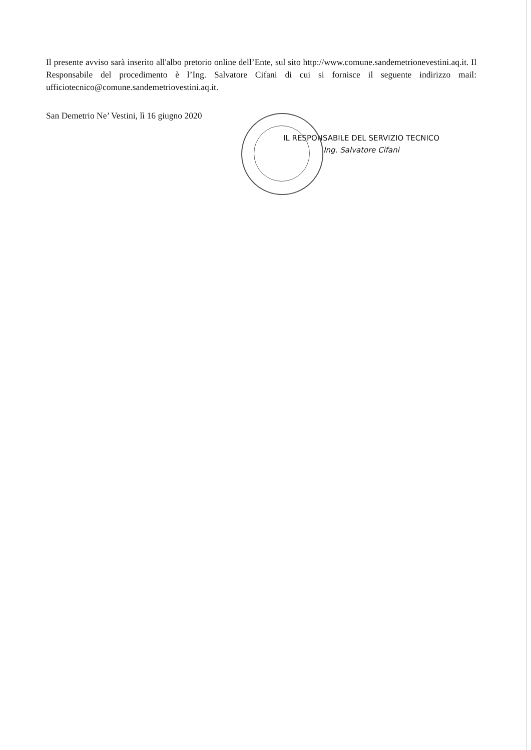Il presente avviso sarà inserito all'albo pretorio online dell’Ente, sul sito http://www.comune.sandemetrionevestini.aq.it. Il Responsabile del procedimento è l’Ing. Salvatore Cifani di cui si fornisce il seguente indirizzo mail: ufficiotecnico@comune.sandemetriovestini.aq.it.
San Demetrio Ne’ Vestini, lì 16 giugno 2020
IL RESPONSABILE DEL SERVIZIO TECNICO
Ing. Salvatore Cifani